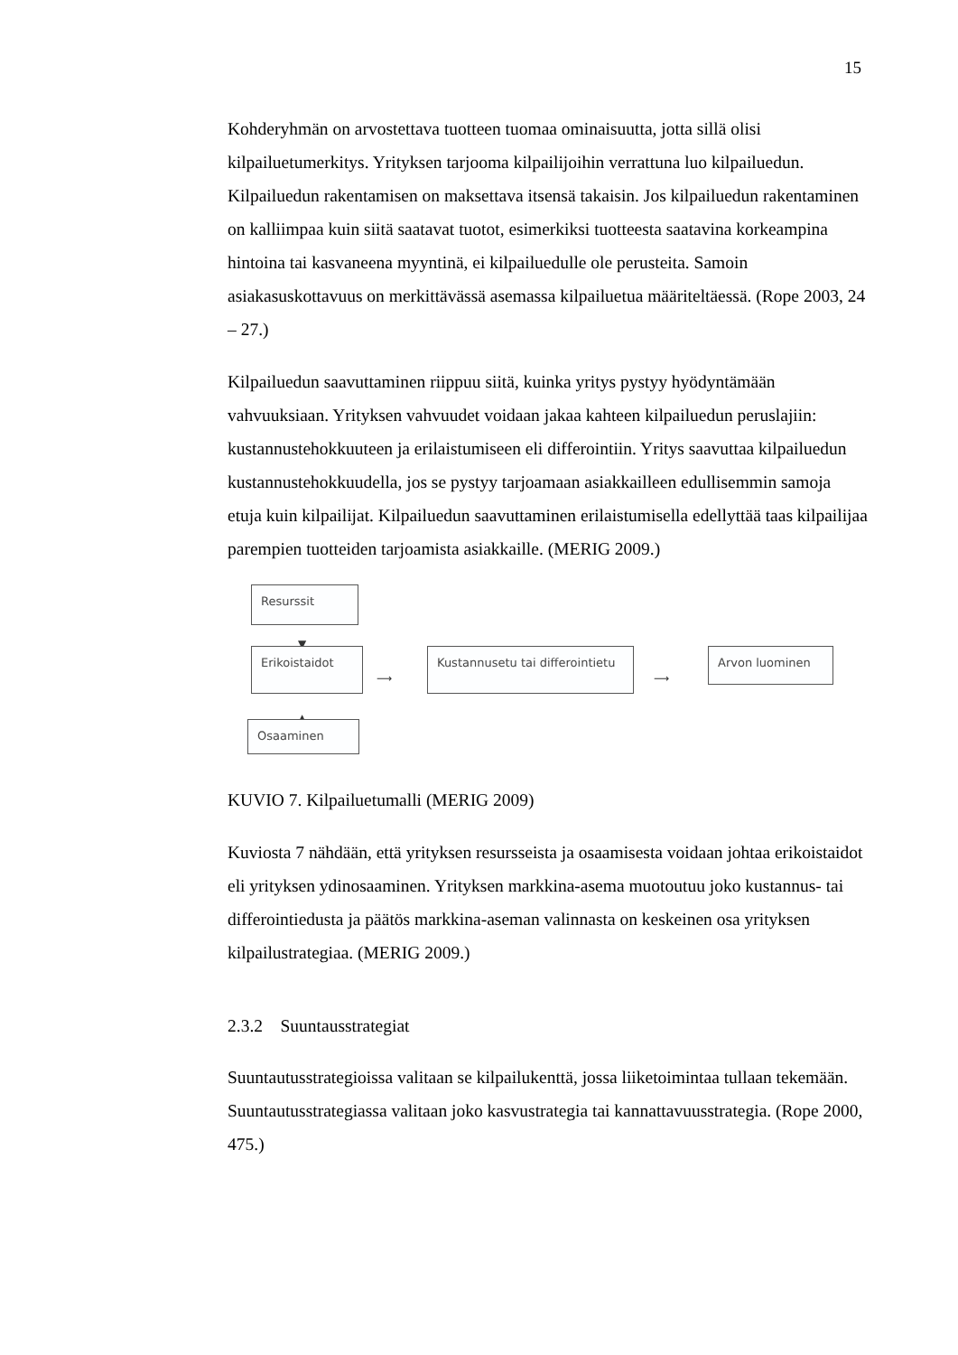15
Kohderyhmän on arvostettava tuotteen tuomaa ominaisuutta, jotta sillä olisi kilpailuetumerkitys. Yrityksen tarjooma kilpailijoihin verrattuna luo kilpailuedun. Kilpailuedun rakentamisen on maksettava itsensä takaisin. Jos kilpailuedun rakentaminen on kalliimpaa kuin siitä saatavat tuotot, esimerkiksi tuotteesta saatavina korkeampina hintoina tai kasvaneena myyntinä, ei kilpailuedulle ole perusteita. Samoin asiakasuskottavuus on merkittävässä asemassa kilpailuetua määriteltäessä. (Rope 2003, 24 – 27.)
Kilpailuedun saavuttaminen riippuu siitä, kuinka yritys pystyy hyödyntämään vahvuuksiaan. Yrityksen vahvuudet voidaan jakaa kahteen kilpailuedun peruslajiin: kustannustehokkuuteen ja erilaistumiseen eli differointiin. Yritys saavuttaa kilpailuedun kustannustehokkuudella, jos se pystyy tarjoamaan asiakkailleen edullisemmin samoja etuja kuin kilpailijat. Kilpailuedun saavuttaminen erilaistumisella edellyttää taas kilpailijaa parempien tuotteiden tarjoamista asiakkaille. (MERIG 2009.)
Resurssit
▼
Erikoistaidot
⟶
Kustannusetu tai differointietu
⟶
Arvon luominen
▲
Osaaminen
KUVIO 7. Kilpailuetumalli (MERIG 2009)
Kuviosta 7 nähdään, että yrityksen resursseista ja osaamisesta voidaan johtaa erikoistaidot eli yrityksen ydinosaaminen. Yrityksen markkina-asema muotoutuu joko kustannus- tai differointiedusta ja päätös markkina-aseman valinnasta on keskeinen osa yrityksen kilpailustrategiaa. (MERIG 2009.)
2.3.2 Suuntausstrategiat
Suuntautusstrategioissa valitaan se kilpailukenttä, jossa liiketoimintaa tullaan tekemään. Suuntautusstrategiassa valitaan joko kasvustrategia tai kannattavuusstrategia. (Rope 2000, 475.)